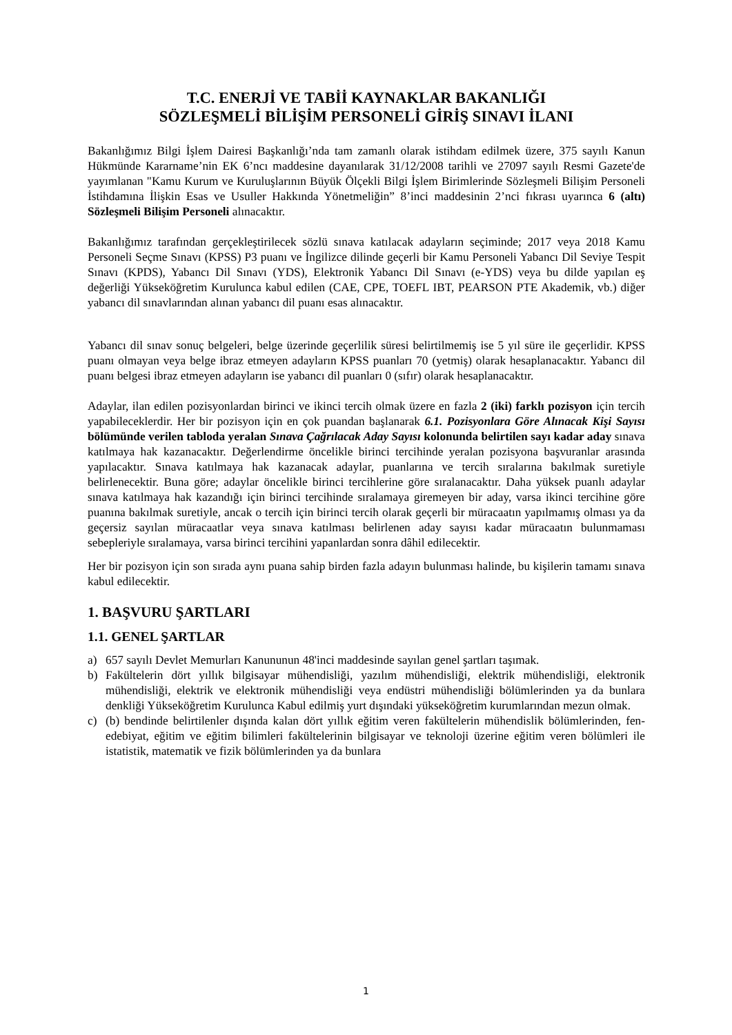T.C. ENERJİ VE TABİİ KAYNAKLAR BAKANLIĞI
SÖZLEŞMELİ BİLİŞİM PERSONELİ GİRİŞ SINAVI İLANI
Bakanlığımız Bilgi İşlem Dairesi Başkanlığı’nda tam zamanlı olarak istihdam edilmek üzere, 375 sayılı Kanun Hükmünde Kararname’nin EK 6’ncı maddesine dayanılarak 31/12/2008 tarihli ve 27097 sayılı Resmi Gazete'de yayımlanan "Kamu Kurum ve Kuruluşlarının Büyük Ölçekli Bilgi İşlem Birimlerinde Sözleşmeli Bilişim Personeli İstihdamına İlişkin Esas ve Usuller Hakkında Yönetmeliğin” 8’inci maddesinin 2’nci fıkrası uyarınca 6 (altı) Sözleşmeli Bilişim Personeli alınacaktır.
Bakanlığımız tarafından gerçekleştirilecek sözlü sınava katılacak adayların seçiminde; 2017 veya 2018 Kamu Personeli Seçme Sınavı (KPSS) P3 puanı ve İngilizce dilinde geçerli bir Kamu Personeli Yabancı Dil Seviye Tespit Sınavı (KPDS), Yabancı Dil Sınavı (YDS), Elektronik Yabancı Dil Sınavı (e-YDS) veya bu dilde yapılan eş değerliği Yükseköğretim Kurulunca kabul edilen (CAE, CPE, TOEFL IBT, PEARSON PTE Akademik, vb.) diğer yabancı dil sınavlarından alınan yabancı dil puanı esas alınacaktır.
Yabancı dil sınav sonuç belgeleri, belge üzerinde geçerlilik süresi belirtilmemiş ise 5 yıl süre ile geçerlidir. KPSS puanı olmayan veya belge ibraz etmeyen adayların KPSS puanları 70 (yetmiş) olarak hesaplanacaktır. Yabancı dil puanı belgesi ibraz etmeyen adayların ise yabancı dil puanları 0 (sıfır) olarak hesaplanacaktır.
Adaylar, ilan edilen pozisyonlardan birinci ve ikinci tercih olmak üzere en fazla 2 (iki) farklı pozisyon için tercih yapabileceklerdir. Her bir pozisyon için en çok puandan başlanarak 6.1. Pozisyonlara Göre Alınacak Kişi Sayısı bölümünde verilen tabloda yeralan Sınava Çağrılacak Aday Sayısı kolonunda belirtilen sayı kadar aday sınava katılmaya hak kazanacaktır. Değerlendirme öncelikle birinci tercihinde yeralan pozisyona başvuranlar arasında yapılacaktır. Sınava katılmaya hak kazanacak adaylar, puanlarına ve tercih sıralarına bakılmak suretiyle belirlenecektir. Buna göre; adaylar öncelikle birinci tercihlerine göre sıralanacaktır. Daha yüksek puanlı adaylar sınava katılmaya hak kazandığı için birinci tercihinde sıralamaya giremeyen bir aday, varsa ikinci tercihine göre puanına bakılmak suretiyle, ancak o tercih için birinci tercih olarak geçerli bir müracaatın yapılmamış olması ya da geçersiz sayılan müracaatlar veya sınava katılması belirlenen aday sayısı kadar müracaatın bulunmaması sebepleriyle sıralamaya, varsa birinci tercihini yapanlardan sonra dâhil edilecektir.
Her bir pozisyon için son sırada aynı puana sahip birden fazla adayın bulunması halinde, bu kişilerin tamamı sınava kabul edilecektir.
1. BAŞVURU ŞARTLARI
1.1. GENEL ŞARTLAR
a) 657 sayılı Devlet Memurları Kanununun 48'inci maddesinde sayılan genel şartları taşımak.
b) Fakültelerin dört yıllık bilgisayar mühendisliği, yazılım mühendisliği, elektrik mühendisliği, elektronik mühendisliği, elektrik ve elektronik mühendisliği veya endüstri mühendisliği bölümlerinden ya da bunlara denkliği Yükseköğretim Kurulunca Kabul edilmiş yurt dışındaki yükseköğretim kurumlarından mezun olmak.
c) (b) bendinde belirtilenler dışında kalan dört yıllık eğitim veren fakültelerin mühendislik bölümlerinden, fen-edebiyat, eğitim ve eğitim bilimleri fakültelerinin bilgisayar ve teknoloji üzerine eğitim veren bölümleri ile istatistik, matematik ve fizik bölümlerinden ya da bunlara
1